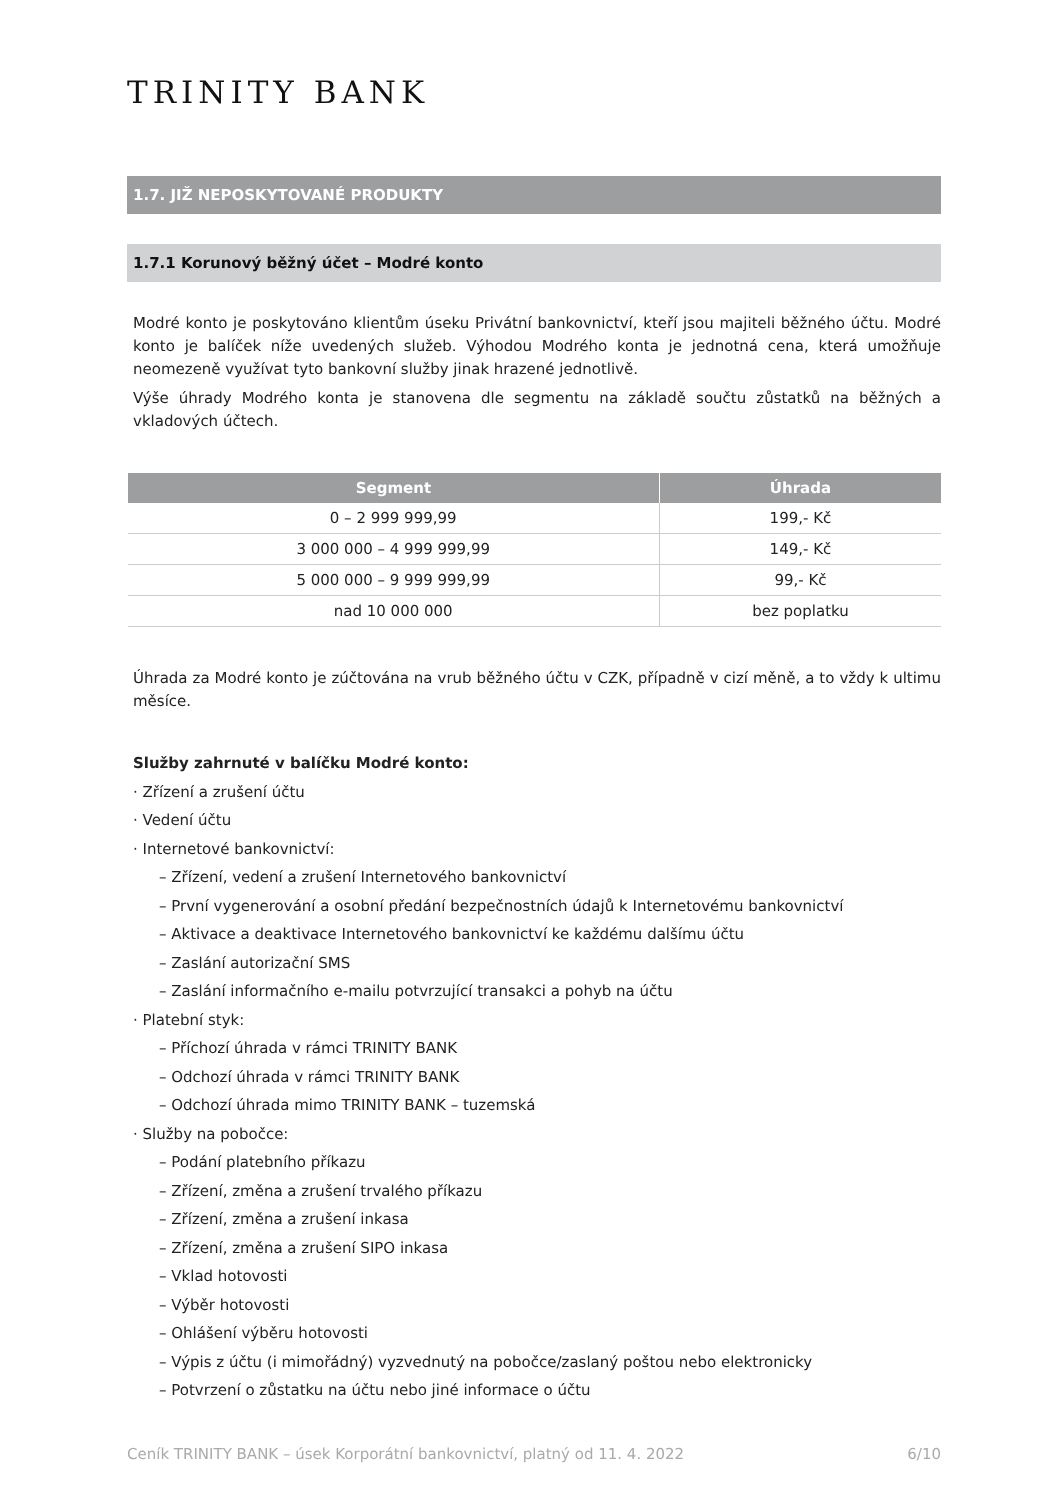TRINITY BANK
1.7. JIŽ NEPOSKYTOVANÉ PRODUKTY
1.7.1 Korunový běžný účet – Modré konto
Modré konto je poskytováno klientům úseku Privátní bankovnictví, kteří jsou majiteli běžného účtu. Modré konto je balíček níže uvedených služeb. Výhodou Modrého konta je jednotná cena, která umožňuje neomezeně využívat tyto bankovní služby jinak hrazené jednotlivě.
Výše úhrady Modrého konta je stanovena dle segmentu na základě součtu zůstatků na běžných a vkladových účtech.
| Segment | Úhrada |
| --- | --- |
| 0 – 2 999 999,99 | 199,- Kč |
| 3 000 000 – 4 999 999,99 | 149,- Kč |
| 5 000 000 – 9 999 999,99 | 99,- Kč |
| nad 10 000 000 | bez poplatku |
Úhrada za Modré konto je zúčtována na vrub běžného účtu v CZK, případně v cizí měně, a to vždy k ultimu měsíce.
Služby zahrnuté v balíčku Modré konto:
· Zřízení a zrušení účtu
· Vedení účtu
· Internetové bankovnictví:
– Zřízení, vedení a zrušení Internetového bankovnictví
– První vygenerování a osobní předání bezpečnostních údajů k Internetovému bankovnictví
– Aktivace a deaktivace Internetového bankovnictví ke každému dalšímu účtu
– Zaslání autorizační SMS
– Zaslání informačního e-mailu potvrzující transakci a pohyb na účtu
· Platební styk:
– Příchozí úhrada v rámci TRINITY BANK
– Odchozí úhrada v rámci TRINITY BANK
– Odchozí úhrada mimo TRINITY BANK – tuzemská
· Služby na pobočce:
– Podání platebního příkazu
– Zřízení, změna a zrušení trvalého příkazu
– Zřízení, změna a zrušení inkasa
– Zřízení, změna a zrušení SIPO inkasa
– Vklad hotovosti
– Výběr hotovosti
– Ohlášení výběru hotovosti
– Výpis z účtu (i mimořádný) vyzvednutý na pobočce/zaslaný poštou nebo elektronicky
– Potvrzení o zůstatku na účtu nebo jiné informace o účtu
Ceník TRINITY BANK – úsek Korporátní bankovnictví, platný od 11. 4. 2022 6/10